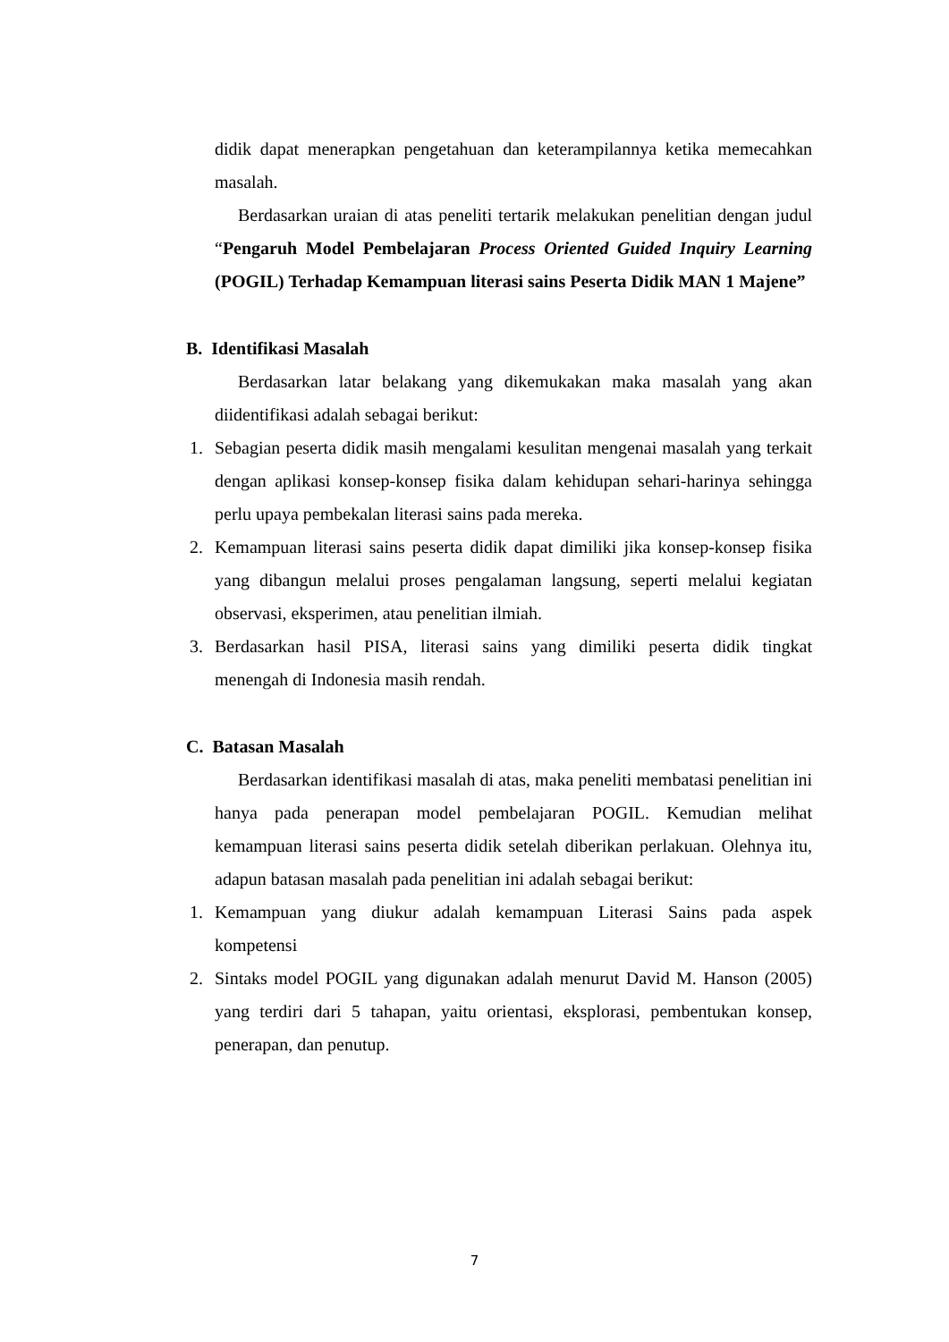didik dapat menerapkan pengetahuan dan keterampilannya ketika memecahkan masalah.
Berdasarkan uraian di atas peneliti tertarik melakukan penelitian dengan judul “Pengaruh Model Pembelajaran Process Oriented Guided Inquiry Learning (POGIL) Terhadap Kemampuan literasi sains Peserta Didik MAN 1 Majene”
B. Identifikasi Masalah
Berdasarkan latar belakang yang dikemukakan maka masalah yang akan diidentifikasi adalah sebagai berikut:
1. Sebagian peserta didik masih mengalami kesulitan mengenai masalah yang terkait dengan aplikasi konsep-konsep fisika dalam kehidupan sehari-harinya sehingga perlu upaya pembekalan literasi sains pada mereka.
2. Kemampuan literasi sains peserta didik dapat dimiliki jika konsep-konsep fisika yang dibangun melalui proses pengalaman langsung, seperti melalui kegiatan observasi, eksperimen, atau penelitian ilmiah.
3. Berdasarkan hasil PISA, literasi sains yang dimiliki peserta didik tingkat menengah di Indonesia masih rendah.
C. Batasan Masalah
Berdasarkan identifikasi masalah di atas, maka peneliti membatasi penelitian ini hanya pada penerapan model pembelajaran POGIL. Kemudian melihat kemampuan literasi sains peserta didik setelah diberikan perlakuan. Olehnya itu, adapun batasan masalah pada penelitian ini adalah sebagai berikut:
1. Kemampuan yang diukur adalah kemampuan Literasi Sains pada aspek kompetensi
2. Sintaks model POGIL yang digunakan adalah menurut David M. Hanson (2005) yang terdiri dari 5 tahapan, yaitu orientasi, eksplorasi, pembentukan konsep, penerapan, dan penutup.
7